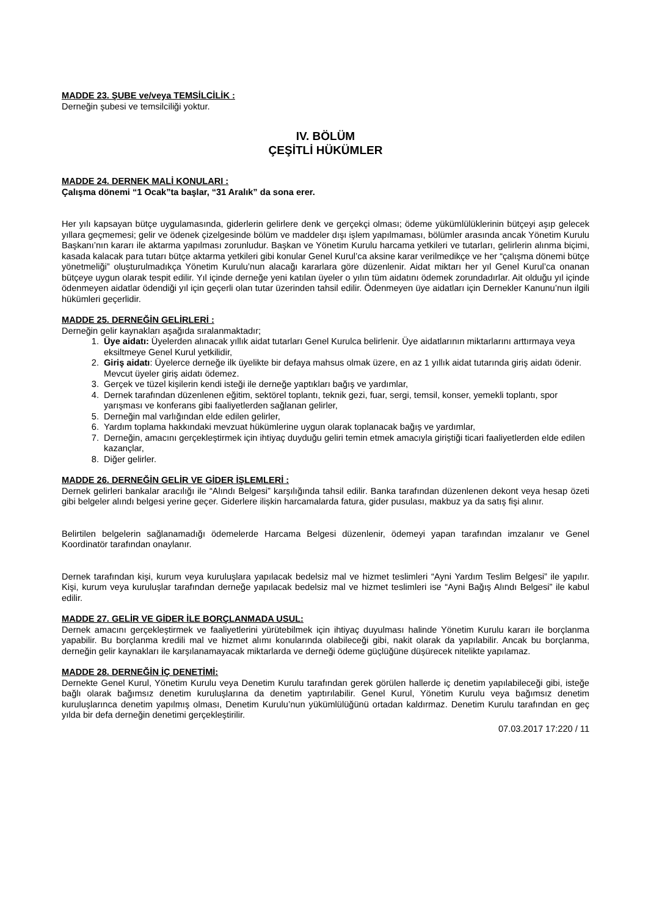MADDE 23. ŞUBE ve/veya TEMSİLCİLİK :
Derneğin şubesi ve temsilciliği yoktur.
IV. BÖLÜM
ÇEŞİTLİ HÜKÜMLER
MADDE 24. DERNEK MALİ KONULARI :
Çalışma dönemi “1 Ocak”ta başlar, “31 Aralık” da sona erer.
Her yılı kapsayan bütçe uygulamasında, giderlerin gelirlere denk ve gerçekçi olması; ödeme yükümlülüklerinin bütçeyi aşıp gelecek yıllara geçmemesi; gelir ve ödenek çizelgesinde bölüm ve maddeler dışı işlem yapılmaması, bölümler arasında ancak Yönetim Kurulu Başkanı’nın kararı ile aktarma yapılması zorunludur. Başkan ve Yönetim Kurulu harcama yetkileri ve tutarları, gelirlerin alınma biçimi, kasada kalacak para tutarı bütçe aktarma yetkileri gibi konular Genel Kurul’ca aksine karar verilmedikçe ve her “çalışma dönemi bütçe yönetmeliği” oluşturulmadıkça Yönetim Kurulu’nun alacağı kararlara göre düzenlenir. Aidat miktarı her yıl Genel Kurul’ca onanan bütçeye uygun olarak tespit edilir. Yıl içinde derneğe yeni katılan üyeler o yılın tüm aidatını ödemek zorundadırlar. Ait olduğu yıl içinde ödenmeyen aidatlar ödendiği yıl için geçerli olan tutar üzerinden tahsil edilir. Ödenmeyen üye aidatları için Dernekler Kanunu’nun ilgili hükümleri geçerlidir.
MADDE 25. DERNEĞİN GELİRLERİ :
Derneğin gelir kaynakları aşağıda sıralanmaktadır;
1. Üye aidatı: Üyelerden alınacak yıllık aidat tutarları Genel Kurulca belirlenir. Üye aidatlarının miktarlarını arttırmaya veya eksiltmeye Genel Kurul yetkilidir,
2. Giriş aidatı: Üyelerce derneğe ilk üyelikte bir defaya mahsus olmak üzere, en az 1 yıllık aidat tutarında giriş aidatı ödenir. Mevcut üyeler giriş aidatı ödemez.
3. Gerçek ve tüzel kişilerin kendi isteği ile derneğe yaptıkları bağış ve yardımlar,
4. Dernek tarafından düzenlenen eğitim, sektörel toplantı, teknik gezi, fuar, sergi, temsil, konser, yemekli toplantı, spor yarışması ve konferans gibi faaliyetlerden sağlanan gelirler,
5. Derneğin mal varlığından elde edilen gelirler,
6. Yardım toplama hakkındaki mevzuat hükümlerine uygun olarak toplanacak bağış ve yardımlar,
7. Derneğin, amacını gerçekleştirmek için ihtiyaç duyduğu geliri temin etmek amacıyla giriştiği ticari faaliyetlerden elde edilen kazançlar,
8. Diğer gelirler.
MADDE 26. DERNEĞİN GELİR VE GİDER İŞLEMLERİ :
Dernek gelirleri bankalar aracılığı ile “Alındı Belgesi” karşılığında tahsil edilir. Banka tarafından düzenlenen dekont veya hesap özeti gibi belgeler alındı belgesi yerine geçer. Giderlere ilişkin harcamalarda fatura, gider pusulası, makbuz ya da satış fişi alınır.
Belirtilen belgelerin sağlanamadığı ödemelerde Harcama Belgesi düzenlenir, ödemeyi yapan tarafından imzalanır ve Genel Koordinatör tarafından onaylanır.
Dernek tarafından kişi, kurum veya kuruluşlara yapılacak bedelsiz mal ve hizmet teslimleri “Ayni Yardım Teslim Belgesi” ile yapılır. Kişi, kurum veya kuruluşlar tarafından derneğe yapılacak bedelsiz mal ve hizmet teslimleri ise “Ayni Bağış Alındı Belgesi” ile kabul edilir.
MADDE 27. GELİR VE GİDER İLE BORÇLANMADA USUL:
Dernek amacını gerçekleştirmek ve faaliyetlerini yürütebilmek için ihtiyaç duyulması halinde Yönetim Kurulu kararı ile borçlanma yapabilir. Bu borçlanma kredili mal ve hizmet alımı konularında olabileceği gibi, nakit olarak da yapılabilir. Ancak bu borçlanma, derneğin gelir kaynakları ile karşılanamayacak miktarlarda ve derneği ödeme güçlüğüne düşürecek nitelikte yapılamaz.
MADDE 28. DERNEĞİN İÇ DENETİMİ:
Dernekte Genel Kurul, Yönetim Kurulu veya Denetim Kurulu tarafından gerek görülen hallerde iç denetim yapılabileceği gibi, isteğe bağlı olarak bağımsız denetim kuruluşlarına da denetim yaptırılabilir. Genel Kurul, Yönetim Kurulu veya bağımsız denetim kuruluşlarınca denetim yapılmış olması, Denetim Kurulu’nun yükümlülüğünü ortadan kaldırmaz. Denetim Kurulu tarafından en geç yılda bir defa derneğin denetimi gerçekleştirilir.
07.03.2017 17:220 / 11